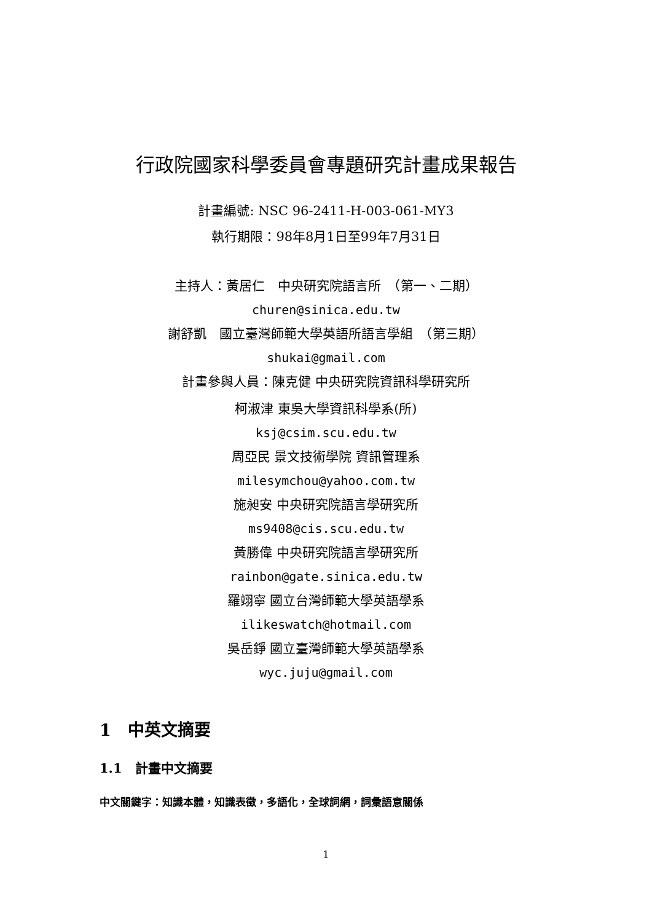行政院國家科學委員會專題研究計畫成果報告
計畫編號: NSC 96-2411-H-003-061-MY3
執行期限：98年8月1日至99年7月31日
主持人：黃居仁　中央研究院語言所　（第一、二期）
churen@sinica.edu.tw
謝舒凱　國立臺灣師範大學英語所語言學組　（第三期）
shukai@gmail.com
計畫參與人員：陳克健 中央研究院資訊科學研究所
柯淑津 東吳大學資訊科學系(所)
ksj@csim.scu.edu.tw
周亞民 景文技術學院 資訊管理系
milesymchou@yahoo.com.tw
施昶安 中央研究院語言學研究所
ms9408@cis.scu.edu.tw
黃勝偉 中央研究院語言學研究所
rainbon@gate.sinica.edu.tw
羅翊寧 國立台灣師範大學英語學系
ilikeswatch@hotmail.com
吳岳錚 國立臺灣師範大學英語學系
wyc.juju@gmail.com
1　中英文摘要
1.1　計畫中文摘要
中文關鍵字：知識本體，知識表徵，多語化，全球詞網，詞彙語意關係
1